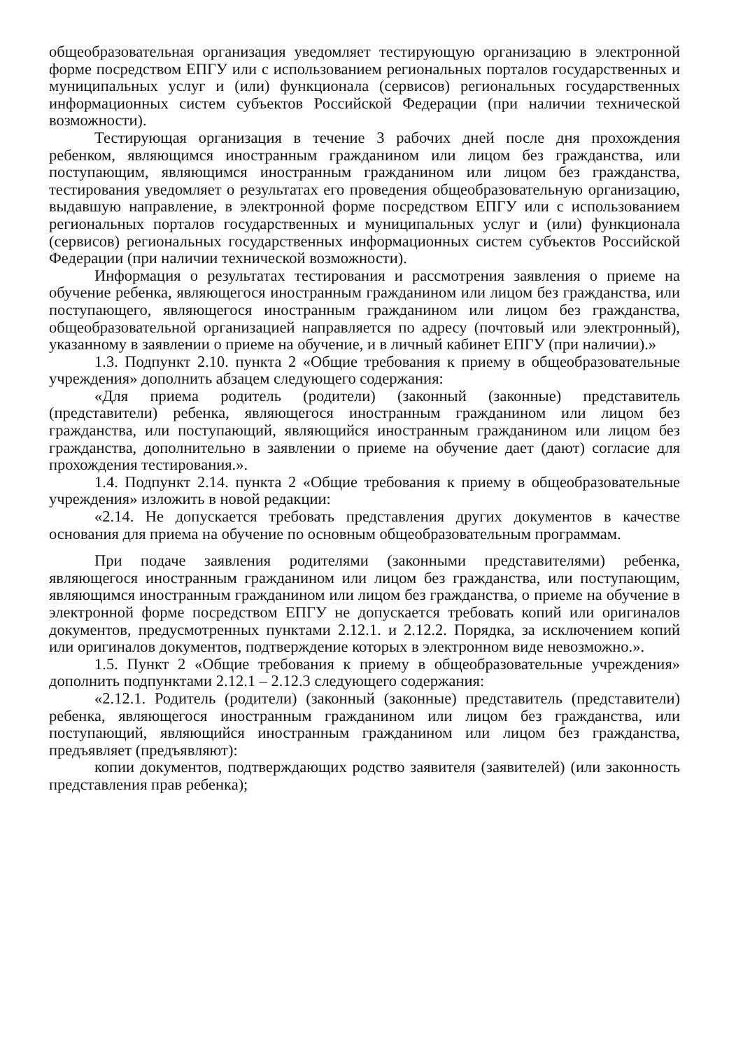общеобразовательная организация уведомляет тестирующую организацию в электронной форме посредством ЕПГУ или с использованием региональных порталов государственных и муниципальных услуг и (или) функционала (сервисов) региональных государственных информационных систем субъектов Российской Федерации (при наличии технической возможности).
Тестирующая организация в течение 3 рабочих дней после дня прохождения ребенком, являющимся иностранным гражданином или лицом без гражданства, или поступающим, являющимся иностранным гражданином или лицом без гражданства, тестирования уведомляет о результатах его проведения общеобразовательную организацию, выдавшую направление, в электронной форме посредством ЕПГУ или с использованием региональных порталов государственных и муниципальных услуг и (или) функционала (сервисов) региональных государственных информационных систем субъектов Российской Федерации (при наличии технической возможности).
Информация о результатах тестирования и рассмотрения заявления о приеме на обучение ребенка, являющегося иностранным гражданином или лицом без гражданства, или поступающего, являющегося иностранным гражданином или лицом без гражданства, общеобразовательной организацией направляется по адресу (почтовый или электронный), указанному в заявлении о приеме на обучение, и в личный кабинет ЕПГУ (при наличии).»
1.3. Подпункт 2.10. пункта 2 «Общие требования к приему в общеобразовательные учреждения» дополнить абзацем следующего содержания:
«Для приема родитель (родители) (законный (законные) представитель (представители) ребенка, являющегося иностранным гражданином или лицом без гражданства, или поступающий, являющийся иностранным гражданином или лицом без гражданства, дополнительно в заявлении о приеме на обучение дает (дают) согласие для прохождения тестирования.».
1.4. Подпункт 2.14. пункта 2 «Общие требования к приему в общеобразовательные учреждения» изложить в новой редакции:
«2.14. Не допускается требовать представления других документов в качестве основания для приема на обучение по основным общеобразовательным программам.
При подаче заявления родителями (законными представителями) ребенка, являющегося иностранным гражданином или лицом без гражданства, или поступающим, являющимся иностранным гражданином или лицом без гражданства, о приеме на обучение в электронной форме посредством ЕПГУ не допускается требовать копий или оригиналов документов, предусмотренных пунктами 2.12.1. и 2.12.2. Порядка, за исключением копий или оригиналов документов, подтверждение которых в электронном виде невозможно.».
1.5. Пункт 2 «Общие требования к приему в общеобразовательные учреждения» дополнить подпунктами 2.12.1 – 2.12.3 следующего содержания:
«2.12.1. Родитель (родители) (законный (законные) представитель (представители) ребенка, являющегося иностранным гражданином или лицом без гражданства, или поступающий, являющийся иностранным гражданином или лицом без гражданства, предъявляет (предъявляют):
копии документов, подтверждающих родство заявителя (заявителей) (или законность представления прав ребенка);